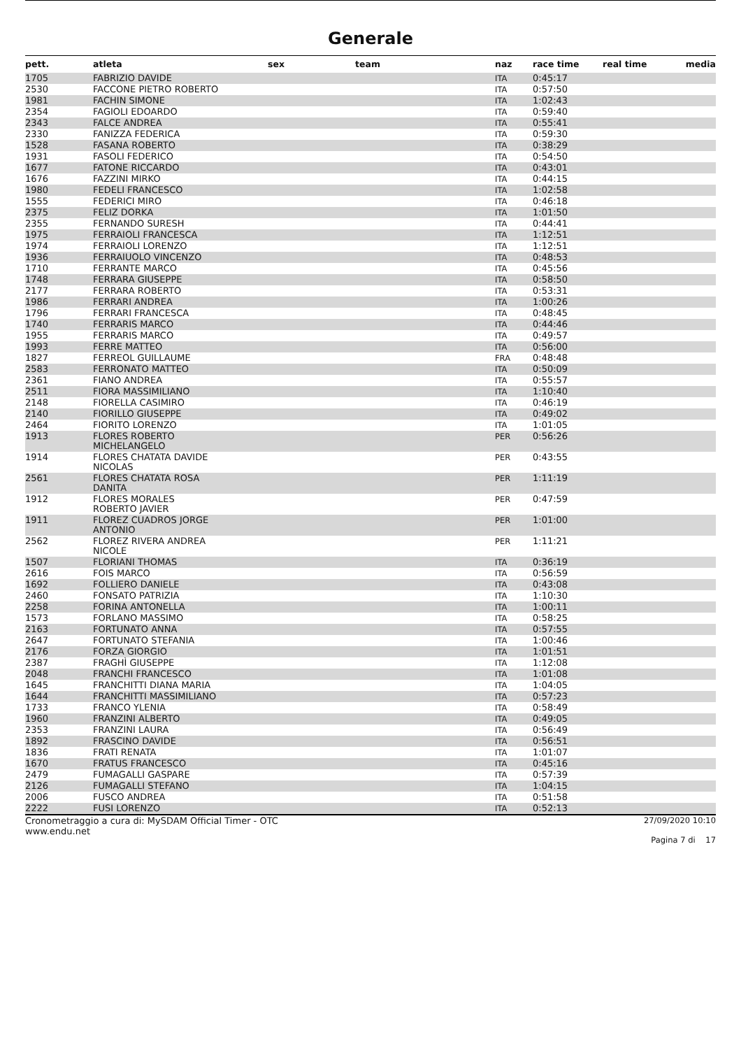Generale
| pett. | atleta | sex | team | naz | race time | real time | media |
| --- | --- | --- | --- | --- | --- | --- | --- |
| 1705 | FABRIZIO DAVIDE | | | ITA | 0:45:17 | | |
| 2530 | FACCONE PIETRO ROBERTO | | | ITA | 0:57:50 | | |
| 1981 | FACHIN SIMONE | | | ITA | 1:02:43 | | |
| 2354 | FAGIOLI EDOARDO | | | ITA | 0:59:40 | | |
| 2343 | FALCE ANDREA | | | ITA | 0:55:41 | | |
| 2330 | FANIZZA FEDERICA | | | ITA | 0:59:30 | | |
| 1528 | FASANA ROBERTO | | | ITA | 0:38:29 | | |
| 1931 | FASOLI FEDERICO | | | ITA | 0:54:50 | | |
| 1677 | FATONE RICCARDO | | | ITA | 0:43:01 | | |
| 1676 | FAZZINI MIRKO | | | ITA | 0:44:15 | | |
| 1980 | FEDELI FRANCESCO | | | ITA | 1:02:58 | | |
| 1555 | FEDERICI MIRO | | | ITA | 0:46:18 | | |
| 2375 | FELIZ DORKA | | | ITA | 1:01:50 | | |
| 2355 | FERNANDO SURESH | | | ITA | 0:44:41 | | |
| 1975 | FERRAIOLI FRANCESCA | | | ITA | 1:12:51 | | |
| 1974 | FERRAIOLI LORENZO | | | ITA | 1:12:51 | | |
| 1936 | FERRAIUOLO VINCENZO | | | ITA | 0:48:53 | | |
| 1710 | FERRANTE MARCO | | | ITA | 0:45:56 | | |
| 1748 | FERRARA GIUSEPPE | | | ITA | 0:58:50 | | |
| 2177 | FERRARA ROBERTO | | | ITA | 0:53:31 | | |
| 1986 | FERRARI ANDREA | | | ITA | 1:00:26 | | |
| 1796 | FERRARI FRANCESCA | | | ITA | 0:48:45 | | |
| 1740 | FERRARIS MARCO | | | ITA | 0:44:46 | | |
| 1955 | FERRARIS MARCO | | | ITA | 0:49:57 | | |
| 1993 | FERRE MATTEO | | | ITA | 0:56:00 | | |
| 1827 | FERREOL GUILLAUME | | | FRA | 0:48:48 | | |
| 2583 | FERRONATO MATTEO | | | ITA | 0:50:09 | | |
| 2361 | FIANO ANDREA | | | ITA | 0:55:57 | | |
| 2511 | FIORA MASSIMILIANO | | | ITA | 1:10:40 | | |
| 2148 | FIORELLA CASIMIRO | | | ITA | 0:46:19 | | |
| 2140 | FIORILLO GIUSEPPE | | | ITA | 0:49:02 | | |
| 2464 | FIORITO LORENZO | | | ITA | 1:01:05 | | |
| 1913 | FLORES ROBERTO MICHELANGELO | | | PER | 0:56:26 | | |
| 1914 | FLORES CHATATA DAVIDE NICOLAS | | | PER | 0:43:55 | | |
| 2561 | FLORES CHATATA ROSA DANITA | | | PER | 1:11:19 | | |
| 1912 | FLORES MORALES ROBERTO JAVIER | | | PER | 0:47:59 | | |
| 1911 | FLOREZ CUADROS JORGE ANTONIO | | | PER | 1:01:00 | | |
| 2562 | FLOREZ RIVERA ANDREA NICOLE | | | PER | 1:11:21 | | |
| 1507 | FLORIANI THOMAS | | | ITA | 0:36:19 | | |
| 2616 | FOIS MARCO | | | ITA | 0:56:59 | | |
| 1692 | FOLLIERO DANIELE | | | ITA | 0:43:08 | | |
| 2460 | FONSATO PATRIZIA | | | ITA | 1:10:30 | | |
| 2258 | FORINA ANTONELLA | | | ITA | 1:00:11 | | |
| 1573 | FORLANO MASSIMO | | | ITA | 0:58:25 | | |
| 2163 | FORTUNATO ANNA | | | ITA | 0:57:55 | | |
| 2647 | FORTUNATO STEFANIA | | | ITA | 1:00:46 | | |
| 2176 | FORZA GIORGIO | | | ITA | 1:01:51 | | |
| 2387 | FRAGHÌ GIUSEPPE | | | ITA | 1:12:08 | | |
| 2048 | FRANCHI FRANCESCO | | | ITA | 1:01:08 | | |
| 1645 | FRANCHITTI DIANA MARIA | | | ITA | 1:04:05 | | |
| 1644 | FRANCHITTI MASSIMILIANO | | | ITA | 0:57:23 | | |
| 1733 | FRANCO YLENIA | | | ITA | 0:58:49 | | |
| 1960 | FRANZINI ALBERTO | | | ITA | 0:49:05 | | |
| 2353 | FRANZINI LAURA | | | ITA | 0:56:49 | | |
| 1892 | FRASCINO DAVIDE | | | ITA | 0:56:51 | | |
| 1836 | FRATI RENATA | | | ITA | 1:01:07 | | |
| 1670 | FRATUS FRANCESCO | | | ITA | 0:45:16 | | |
| 2479 | FUMAGALLI GASPARE | | | ITA | 0:57:39 | | |
| 2126 | FUMAGALLI STEFANO | | | ITA | 1:04:15 | | |
| 2006 | FUSCO ANDREA | | | ITA | 0:51:58 | | |
| 2222 | FUSI LORENZO | | | ITA | 0:52:13 | | |
Cronometraggio a cura di: MySDAM Official Timer - OTC
www.endu.net
27/09/2020 10:10
Pagina 7 di 17